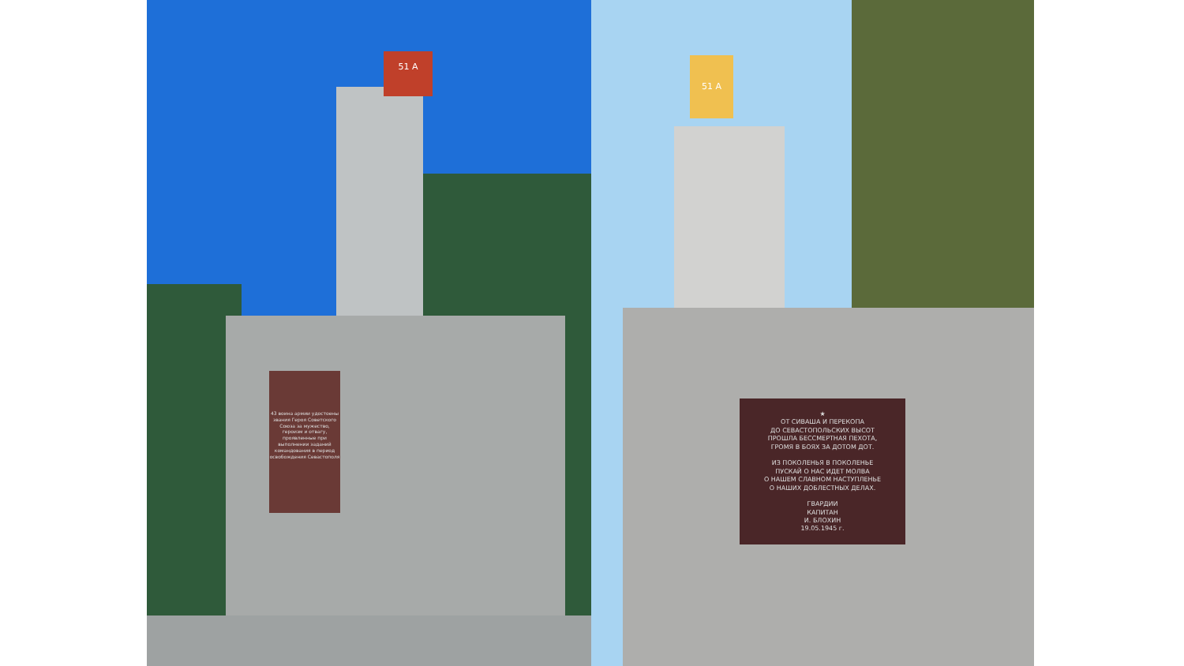51 А
43 воина армии удостоены звания Героя Советского Союза за мужество, героизм и отвагу, проявленные при выполнении заданий командования в период освобождения Севастополя
51 А
★
ОТ СИВАША И ПЕРЕКОПА
ДО СЕВАСТОПОЛЬСКИХ ВЫСОТ
ПРОШЛА БЕССМЕРТНАЯ ПЕХОТА,
ГРОМЯ В БОЯХ ЗА ДОТОМ ДОТ.
ИЗ ПОКОЛЕНЬЯ В ПОКОЛЕНЬЕ
ПУСКАЙ О НАС ИДЕТ МОЛВА
О НАШЕМ СЛАВНОМ НАСТУПЛЕНЬЕ
О НАШИХ ДОБЛЕСТНЫХ ДЕЛАХ.
ГВАРДИИ
КАПИТАН
И. БЛОХИН
19.05.1945 г.